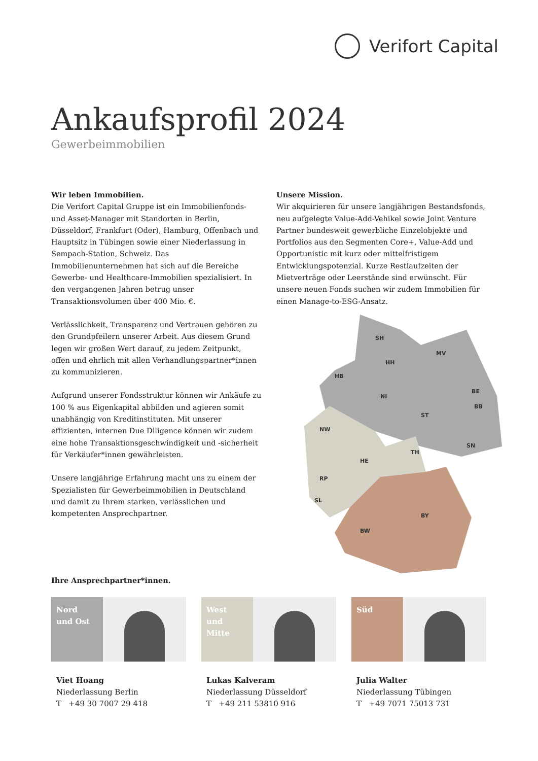Verifort Capital
Ankaufsprofil 2024
Gewerbeimmobilien
Wir leben Immobilien.
Die Verifort Capital Gruppe ist ein Immobilienfonds- und Asset-Manager mit Standorten in Berlin, Düsseldorf, Frankfurt (Oder), Hamburg, Offenbach und Hauptsitz in Tübingen sowie einer Niederlassung in Sempach-Station, Schweiz. Das Immobilienunternehmen hat sich auf die Bereiche Gewerbe- und Healthcare-Immobilien spezialisiert. In den vergangenen Jahren betrug unser Transaktionsvolumen über 400 Mio. €.
Verlässlichkeit, Transparenz und Vertrauen gehören zu den Grundpfeilern unserer Arbeit. Aus diesem Grund legen wir großen Wert darauf, zu jedem Zeitpunkt, offen und ehrlich mit allen Verhandlungspartner*innen zu kommunizieren.
Aufgrund unserer Fondsstruktur können wir Ankäufe zu 100 % aus Eigenkapital abbilden und agieren somit unabhängig von Kreditinstituten. Mit unserer effizienten, internen Due Diligence können wir zudem eine hohe Transaktionsgeschwindigkeit und -sicherheit für Verkäufer*innen gewährleisten.
Unsere langjährige Erfahrung macht uns zu einem der Spezialisten für Gewerbeimmobilien in Deutschland und damit zu Ihrem starken, verlässlichen und kompetenten Ansprechpartner.
Unsere Mission.
Wir akquirieren für unsere langjährigen Bestandsfonds, neu aufgelegte Value-Add-Vehikel sowie Joint Venture Partner bundesweit gewerbliche Einzelobjekte und Portfolios aus den Segmenten Core+, Value-Add und Opportunistic mit kurz oder mittelfristigem Entwicklungspotenzial. Kurze Restlaufzeiten der Mietverträge oder Leerstände sind erwünscht. Für unsere neuen Fonds suchen wir zudem Immobilien für einen Manage-to-ESG-Ansatz.
SH
MV
HH
HB
NI
BE
BB
ST
NW
TH
SN
HE
RP
SL
BY
BW
Ihre Ansprechpartner*innen.
Nord
und Ost
Viet Hoang
Niederlassung Berlin
T +49 30 7007 29 418
West
und Mitte
Lukas Kalveram
Niederlassung Düsseldorf
T +49 211 53810 916
Süd
Julia Walter
Niederlassung Tübingen
T +49 7071 75013 731